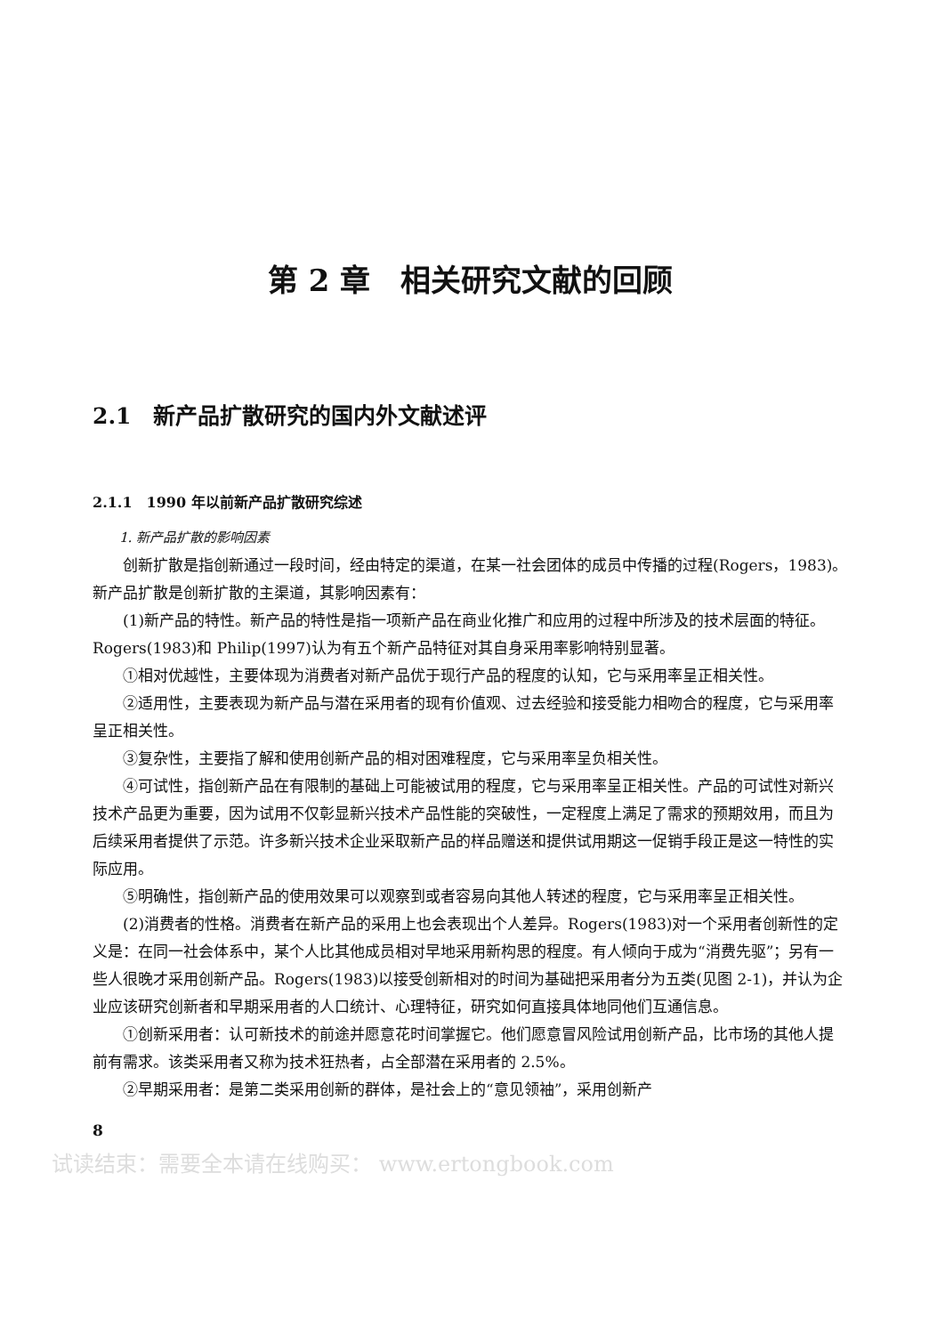第 2 章　相关研究文献的回顾
2.1　新产品扩散研究的国内外文献述评
2.1.1　1990 年以前新产品扩散研究综述
1. 新产品扩散的影响因素
创新扩散是指创新通过一段时间，经由特定的渠道，在某一社会团体的成员中传播的过程(Rogers，1983)。新产品扩散是创新扩散的主渠道，其影响因素有：
(1)新产品的特性。新产品的特性是指一项新产品在商业化推广和应用的过程中所涉及的技术层面的特征。Rogers(1983)和 Philip(1997)认为有五个新产品特征对其自身采用率影响特别显著。
①相对优越性，主要体现为消费者对新产品优于现行产品的程度的认知，它与采用率呈正相关性。
②适用性，主要表现为新产品与潜在采用者的现有价值观、过去经验和接受能力相吻合的程度，它与采用率呈正相关性。
③复杂性，主要指了解和使用创新产品的相对困难程度，它与采用率呈负相关性。
④可试性，指创新产品在有限制的基础上可能被试用的程度，它与采用率呈正相关性。产品的可试性对新兴技术产品更为重要，因为试用不仅彰显新兴技术产品性能的突破性，一定程度上满足了需求的预期效用，而且为后续采用者提供了示范。许多新兴技术企业采取新产品的样品赠送和提供试用期这一促销手段正是这一特性的实际应用。
⑤明确性，指创新产品的使用效果可以观察到或者容易向其他人转述的程度，它与采用率呈正相关性。
(2)消费者的性格。消费者在新产品的采用上也会表现出个人差异。Rogers(1983)对一个采用者创新性的定义是：在同一社会体系中，某个人比其他成员相对早地采用新构思的程度。有人倾向于成为“消费先驱”；另有一些人很晚才采用创新产品。Rogers(1983)以接受创新相对的时间为基础把采用者分为五类(见图 2-1)，并认为企业应该研究创新者和早期采用者的人口统计、心理特征，研究如何直接具体地同他们互通信息。
①创新采用者：认可新技术的前途并愿意花时间掌握它。他们愿意冒风险试用创新产品，比市场的其他人提前有需求。该类采用者又称为技术狂热者，占全部潜在采用者的 2.5%。
②早期采用者：是第二类采用创新的群体，是社会上的“意见领袖”，采用创新产
8
试读结束：需要全本请在线购买： www.ertongbook.com